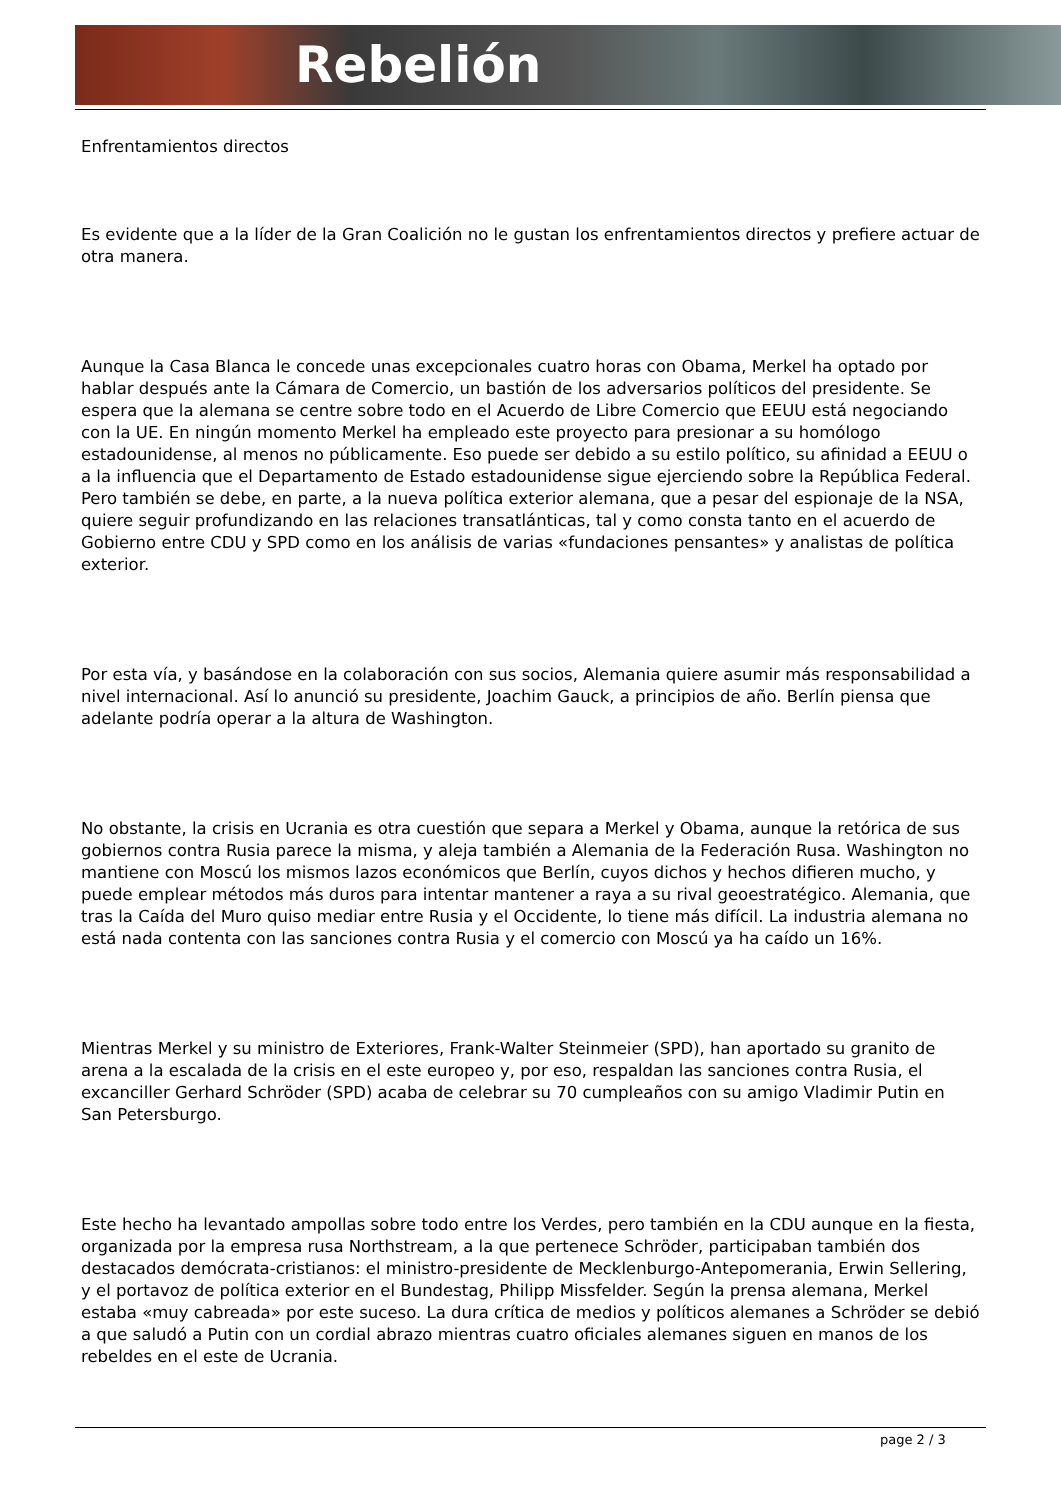Rebelión
Enfrentamientos directos
Es evidente que a la líder de la Gran Coalición no le gustan los enfrentamientos directos y prefiere actuar de otra manera.
Aunque la Casa Blanca le concede unas excepcionales cuatro horas con Obama, Merkel ha optado por hablar después ante la Cámara de Comercio, un bastión de los adversarios políticos del presidente. Se espera que la alemana se centre sobre todo en el Acuerdo de Libre Comercio que EEUU está negociando con la UE. En ningún momento Merkel ha empleado este proyecto para presionar a su homólogo estadounidense, al menos no públicamente. Eso puede ser debido a su estilo político, su afinidad a EEUU o a la influencia que el Departamento de Estado estadounidense sigue ejerciendo sobre la República Federal. Pero también se debe, en parte, a la nueva política exterior alemana, que a pesar del espionaje de la NSA, quiere seguir profundizando en las relaciones transatlánticas, tal y como consta tanto en el acuerdo de Gobierno entre CDU y SPD como en los análisis de varias «fundaciones pensantes» y analistas de política exterior.
Por esta vía, y basándose en la colaboración con sus socios, Alemania quiere asumir más responsabilidad a nivel internacional. Así lo anunció su presidente, Joachim Gauck, a principios de año. Berlín piensa que adelante podría operar a la altura de Washington.
No obstante, la crisis en Ucrania es otra cuestión que separa a Merkel y Obama, aunque la retórica de sus gobiernos contra Rusia parece la misma, y aleja también a Alemania de la Federación Rusa. Washington no mantiene con Moscú los mismos lazos económicos que Berlín, cuyos dichos y hechos difieren mucho, y puede emplear métodos más duros para intentar mantener a raya a su rival geoestratégico. Alemania, que tras la Caída del Muro quiso mediar entre Rusia y el Occidente, lo tiene más difícil. La industria alemana no está nada contenta con las sanciones contra Rusia y el comercio con Moscú ya ha caído un 16%.
Mientras Merkel y su ministro de Exteriores, Frank-Walter Steinmeier (SPD), han aportado su granito de arena a la escalada de la crisis en el este europeo y, por eso, respaldan las sanciones contra Rusia, el excanciller Gerhard Schröder (SPD) acaba de celebrar su 70 cumpleaños con su amigo Vladimir Putin en San Petersburgo.
Este hecho ha levantado ampollas sobre todo entre los Verdes, pero también en la CDU aunque en la fiesta, organizada por la empresa rusa Northstream, a la que pertenece Schröder, participaban también dos destacados demócrata-cristianos: el ministro-presidente de Mecklenburgo-Antepomerania, Erwin Sellering, y el portavoz de política exterior en el Bundestag, Philipp Missfelder. Según la prensa alemana, Merkel estaba «muy cabreada» por este suceso. La dura crítica de medios y políticos alemanes a Schröder se debió a que saludó a Putin con un cordial abrazo mientras cuatro oficiales alemanes siguen en manos de los rebeldes en el este de Ucrania.
page 2 / 3